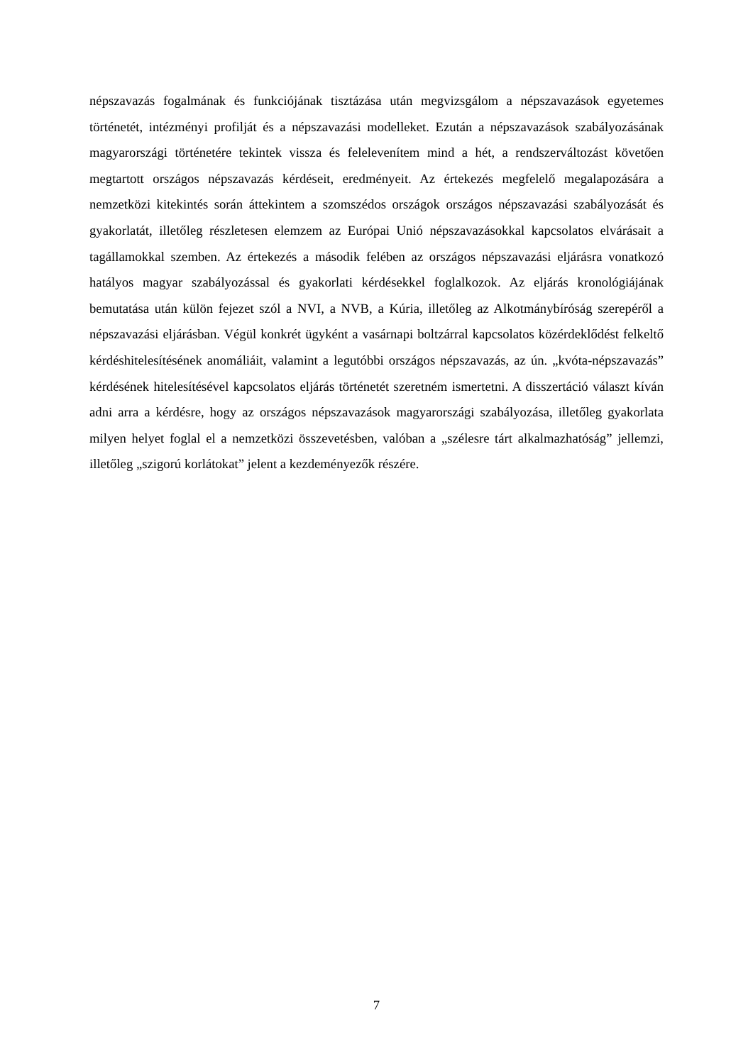népszavazás fogalmának és funkciójának tisztázása után megvizsgálom a népszavazások egyetemes történetét, intézményi profilját és a népszavazási modelleket. Ezután a népszavazások szabályozásának magyarországi történetére tekintek vissza és felelevenítem mind a hét, a rendszerváltozást követően megtartott országos népszavazás kérdéseit, eredményeit. Az értekezés megfelelő megalapozására a nemzetközi kitekintés során áttekintem a szomszédos országok országos népszavazási szabályozását és gyakorlatát, illetőleg részletesen elemzem az Európai Unió népszavazásokkal kapcsolatos elvárásait a tagállamokkal szemben. Az értekezés a második felében az országos népszavazási eljárásra vonatkozó hatályos magyar szabályozással és gyakorlati kérdésekkel foglalkozok. Az eljárás kronológiájának bemutatása után külön fejezet szól a NVI, a NVB, a Kúria, illetőleg az Alkotmánybíróság szerepéről a népszavazási eljárásban. Végül konkrét ügyként a vasárnapi boltzárral kapcsolatos közérdeklődést felkeltő kérdéshitelesítésének anomáliáit, valamint a legutóbbi országos népszavazás, az ún. „kvóta-népszavazás” kérdésének hitelesítésével kapcsolatos eljárás történetét szeretném ismertetni. A disszertáció választ kíván adni arra a kérdésre, hogy az országos népszavazások magyarországi szabályozása, illetőleg gyakorlata milyen helyet foglal el a nemzetközi összevetésben, valóban a „szélesre tárt alkalmazhatóság” jellemzi, illetőleg „szigorú korlátokat” jelent a kezdeményezők részére.
7